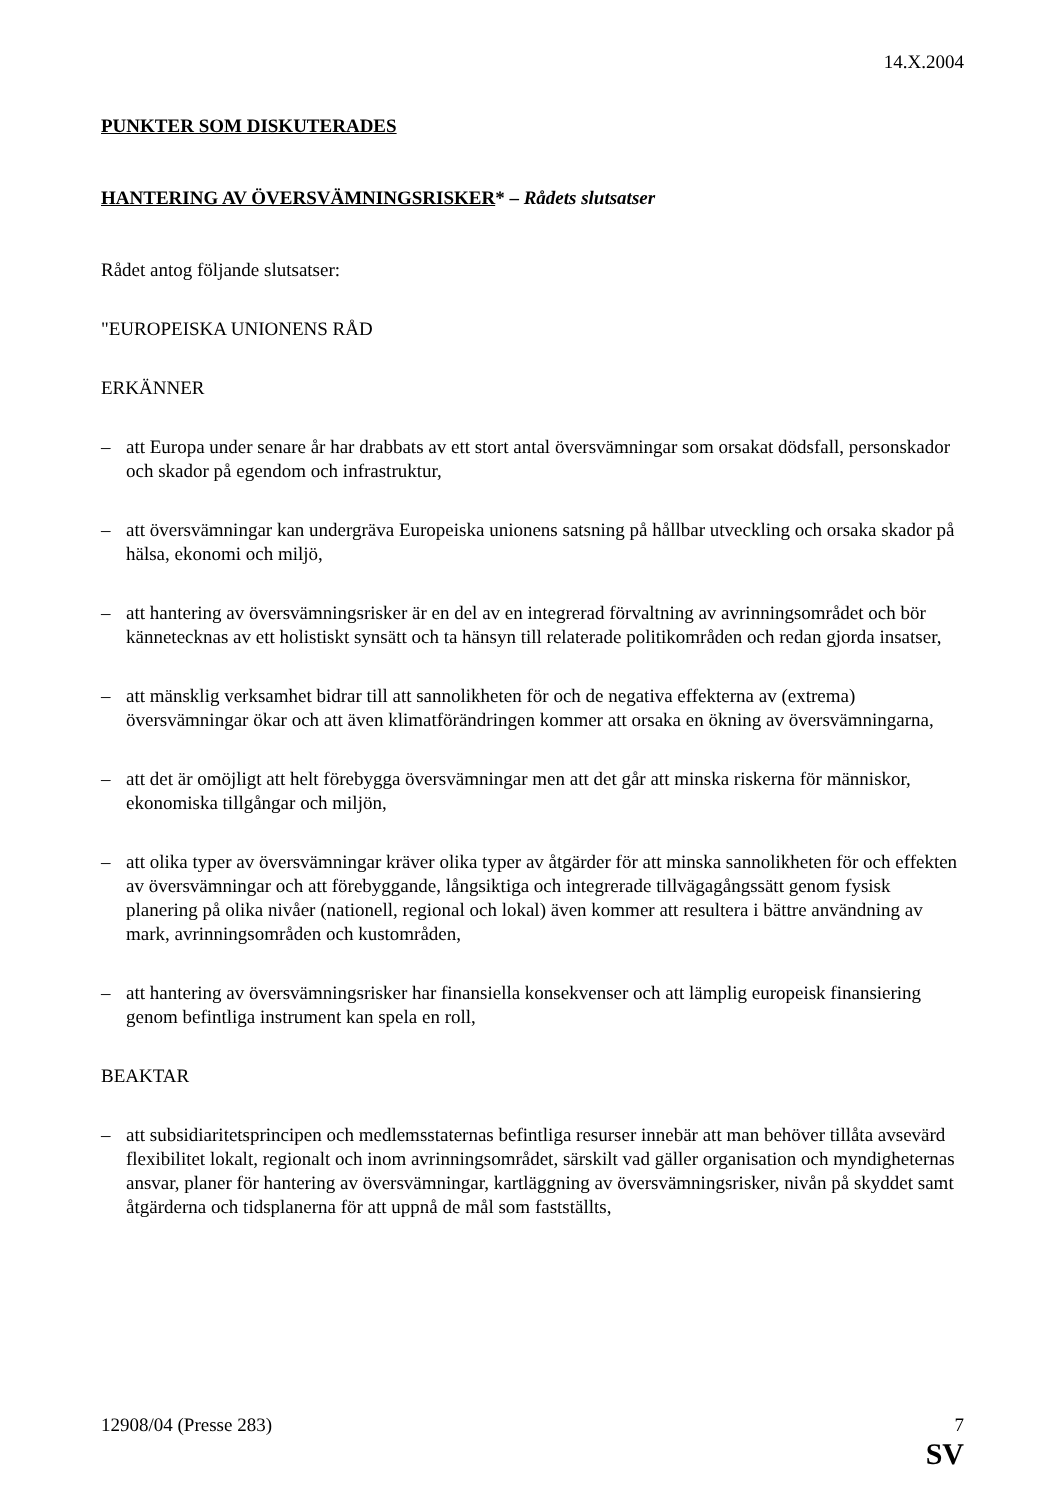14.X.2004
PUNKTER SOM DISKUTERADES
HANTERING AV ÖVERSVÄMNINGSRISKER* – Rådets slutsatser
Rådet antog följande slutsatser:
"EUROPEISKA UNIONENS RÅD
ERKÄNNER
– att Europa under senare år har drabbats av ett stort antal översvämningar som orsakat dödsfall, personskador och skador på egendom och infrastruktur,
– att översvämningar kan undergräva Europeiska unionens satsning på hållbar utveckling och orsaka skador på hälsa, ekonomi och miljö,
– att hantering av översvämningsrisker är en del av en integrerad förvaltning av avrinningsområdet och bör kännetecknas av ett holistiskt synsätt och ta hänsyn till relaterade politikområden och redan gjorda insatser,
– att mänsklig verksamhet bidrar till att sannolikheten för och de negativa effekterna av (extrema) översvämningar ökar och att även klimatförändringen kommer att orsaka en ökning av översvämningarna,
– att det är omöjligt att helt förebygga översvämningar men att det går att minska riskerna för människor, ekonomiska tillgångar och miljön,
– att olika typer av översvämningar kräver olika typer av åtgärder för att minska sannolikheten för och effekten av översvämningar och att förebyggande, långsiktiga och integrerade tillvägagångssätt genom fysisk planering på olika nivåer (nationell, regional och lokal) även kommer att resultera i bättre användning av mark, avrinningsområden och kustområden,
– att hantering av översvämningsrisker har finansiella konsekvenser och att lämplig europeisk finansiering genom befintliga instrument kan spela en roll,
BEAKTAR
– att subsidiaritetsprincipen och medlemsstaternas befintliga resurser innebär att man behöver tillåta avsevärd flexibilitet lokalt, regionalt och inom avrinningsområdet, särskilt vad gäller organisation och myndigheternas ansvar, planer för hantering av översvämningar, kartläggning av översvämningsrisker, nivån på skyddet samt åtgärderna och tidsplanerna för att uppnå de mål som fastställts,
12908/04 (Presse 283) 7
SV